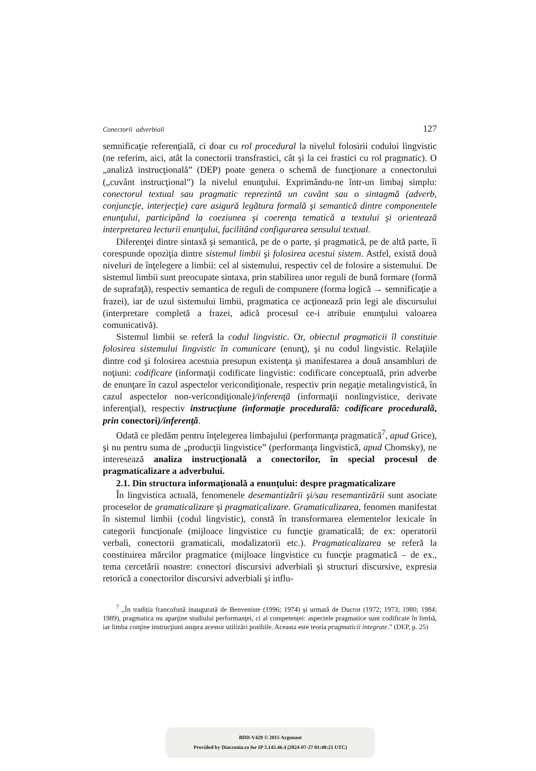Conectorii adverbiali 127
semnificaţie referenţială, ci doar cu rol procedural la nivelul folosirii codului lingvistic (ne referim, aici, atât la conectorii transfrastici, cât şi la cei frastici cu rol pragmatic). O „analiză instrucţională” (DEP) poate genera o schemă de funcţionare a conectorului („cuvânt instrucţional”) la nivelul enunţului. Exprimându-ne într-un limbaj simplu: conectorul textual sau pragmatic reprezintă un cuvânt sau o sintagmă (adverb, conjuncţie, interjecţie) care asigură legătura formală şi semantică dintre componentele enunţului, participând la coeziunea şi coerenţa tematică a textului şi orientează interpretarea lecturii enunţului, facilitând configurarea sensului textual.
Diferenţei dintre sintaxă şi semantică, pe de o parte, şi pragmatică, pe de altă parte, îi corespunde opoziţia dintre sistemul limbii şi folosirea acestui sistem. Astfel, există două niveluri de înţelegere a limbii: cel al sistemului, respectiv cel de folosire a sistemului. De sistemul limbii sunt preocupate sintaxa, prin stabilirea unor reguli de bună formare (formă de suprafaţă), respectiv semantica de reguli de compunere (forma logică → semnificaţie a frazei), iar de uzul sistemului limbii, pragmatica ce acţionează prin legi ale discursului (interpretare completă a frazei, adică procesul ce-i atribuie enunţului valoarea comunicativă).
Sistemul limbii se referă la codul lingvistic. Or, obiectul pragmaticii îl constituie folosirea sistemului lingvistic în comunicare (enunţ), şi nu codul lingvistic. Relaţiile dintre cod şi folosirea acestuia presupun existenţa şi manifestarea a două ansambluri de noţiuni: codificare (informaţii codificate lingvistic: codificare conceptuală, prin adverbe de enunţare în cazul aspectelor vericondiţionale, respectiv prin negaţie metalingvistică, în cazul aspectelor non-vericondiţionale)/inferenţă (informaţii nonlingvistice, derivate inferenţial), respectiv instrucţiune (informaţie procedurală: codificare procedurală, prin conectori)/inferenţă.
Odată ce pledăm pentru înţelegerea limbajului (performanţa pragmatică<sup>7</sup>, apud Grice), şi nu pentru suma de „producţii lingvistice” (performanţa lingvistică, apud Chomsky), ne interesează analiza instrucţională a conectorilor, în special procesul de pragmaticalizare a adverbului.
2.1. Din structura informaţională a enunţului: despre pragmaticalizare
În lingvistica actuală, fenomenele desemantizării şi/sau resemantizării sunt asociate proceselor de gramaticalizare şi pragmaticalizare. Gramaticalizarea, fenomen manifestat în sistemul limbii (codul lingvistic), constă în transformarea elementelor lexicale în categorii funcţionale (mijloace lingvistice cu funcţie gramaticală; de ex: operatorii verbali, conectorii gramaticali, modalizatorii etc.). Pragmaticalizarea se referă la constituirea mărcilor pragmatice (mijloace lingvistice cu funcţie pragmatică – de ex., tema cercetării noastre: conectori discursivi adverbiali şi structuri discursive, expresia retorică a conectorilor discursivi adverbiali şi influ-
<sup>7</sup> „În tradiția francofonă inaugurată de Benveniste (1996; 1974) și urmată de Ducrot (1972; 1973; 1980; 1984; 1989), pragmatica nu aparţine studiului performanţei, ci al competenței: aspectele pragmatice sunt codificate în limbă, iar limba conţine instrucţiuni asupra acestor utilizări posibile. Aceasta este teoria pragmaticii integrate.” (DEP, p. 25)
BDD-V429 © 2015 Argonaut
Provided by Diacronia.ro for IP 3.145.46.4 (2024-07-27 01:48:21 UTC)